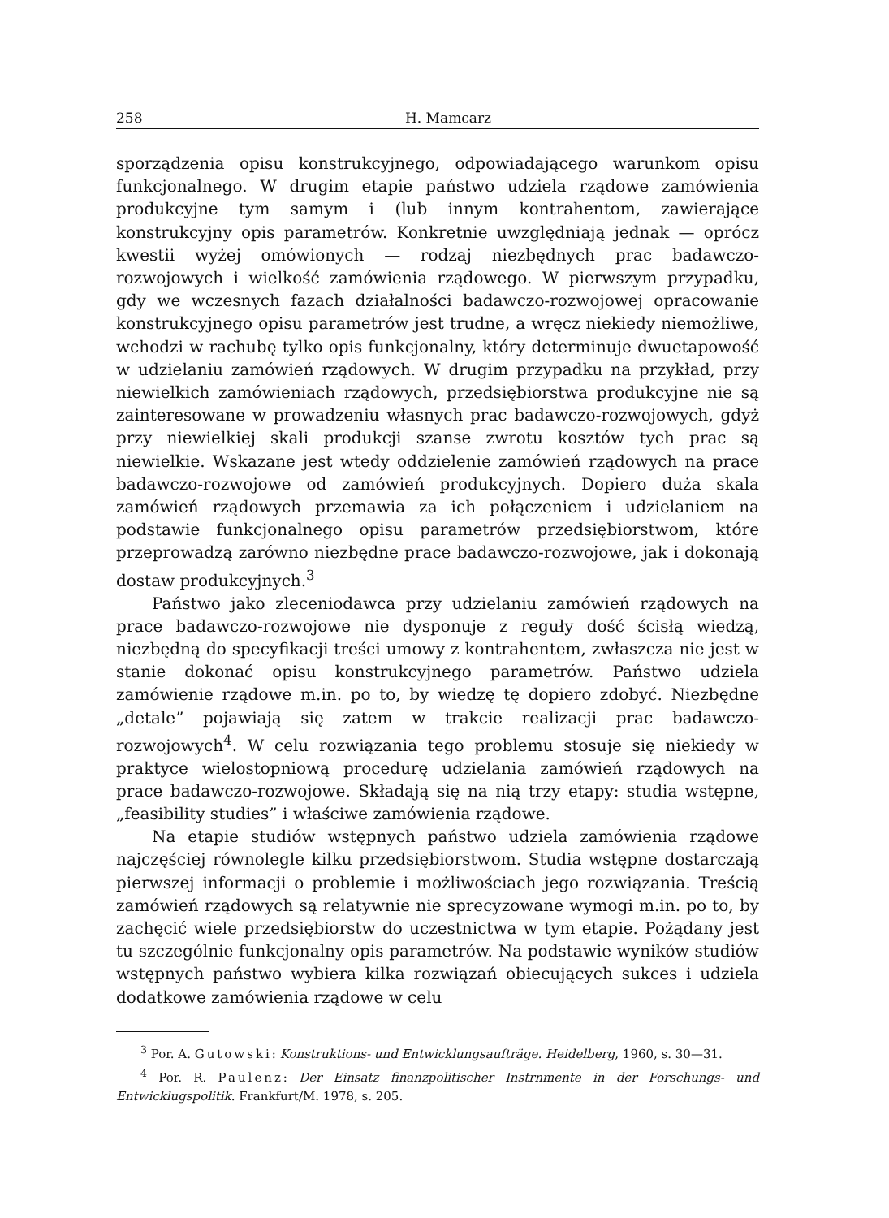258 H. Mamcarz
sporządzenia opisu konstrukcyjnego, odpowiadającego warunkom opisu funkcjonalnego. W drugim etapie państwo udziela rządowe zamówienia produkcyjne tym samym i (lub innym kontrahentom, zawierające konstrukcyjny opis parametrów. Konkretnie uwzględniają jednak — oprócz kwestii wyżej omówionych — rodzaj niezbędnych prac badawczo-rozwojowych i wielkość zamówienia rządowego. W pierwszym przypadku, gdy we wczesnych fazach działalności badawczo-rozwojowej opracowanie konstrukcyjnego opisu parametrów jest trudne, a wręcz niekiedy niemożliwe, wchodzi w rachubę tylko opis funkcjonalny, który determinuje dwuetapowość w udzielaniu zamówień rządowych. W drugim przypadku na przykład, przy niewielkich zamówieniach rządowych, przedsiębiorstwa produkcyjne nie są zainteresowane w prowadzeniu własnych prac badawczo-rozwojowych, gdyż przy niewielkiej skali produkcji szanse zwrotu kosztów tych prac są niewielkie. Wskazane jest wtedy oddzielenie zamówień rządowych na prace badawczo-rozwojowe od zamówień produkcyjnych. Dopiero duża skala zamówień rządowych przemawia za ich połączeniem i udzielaniem na podstawie funkcjonalnego opisu parametrów przedsiębiorstwom, które przeprowadzą zarówno niezbędne prace badawczo-rozwojowe, jak i dokonają dostaw produkcyjnych.<sup>3</sup>
Państwo jako zleceniodawca przy udzielaniu zamówień rządowych na prace badawczo-rozwojowe nie dysponuje z reguły dość ścisłą wiedzą, niezbędną do specyfikacji treści umowy z kontrahentem, zwłaszcza nie jest w stanie dokonać opisu konstrukcyjnego parametrów. Państwo udziela zamówienie rządowe m.in. po to, by wiedzę tę dopiero zdobyć. Niezbędne „detale” pojawiają się zatem w trakcie realizacji prac badawczo-rozwojowych<sup>4</sup>. W celu rozwiązania tego problemu stosuje się niekiedy w praktyce wielostopniową procedurę udzielania zamówień rządowych na prace badawczo-rozwojowe. Składają się na nią trzy etapy: studia wstępne, „feasibility studies” i właściwe zamówienia rządowe.
Na etapie studiów wstępnych państwo udziela zamówienia rządowe najczęściej równolegle kilku przedsiębiorstwom. Studia wstępne dostarczają pierwszej informacji o problemie i możliwościach jego rozwiązania. Treścią zamówień rządowych są relatywnie nie sprecyzowane wymogi m.in. po to, by zachęcić wiele przedsiębiorstw do uczestnictwa w tym etapie. Pożądany jest tu szczególnie funkcjonalny opis parametrów. Na podstawie wyników studiów wstępnych państwo wybiera kilka rozwiązań obiecujących sukces i udziela dodatkowe zamówienia rządowe w celu
<sup>3</sup> Por. A. Gutowski: Konstruktions- und Entwicklungsaufträge. Heidelberg, 1960, s. 30—31.
<sup>4</sup> Por. R. Paulenz: Der Einsatz finanzpolitischer Instrnmente in der Forschungs- und Entwicklugspolitik. Frankfurt/M. 1978, s. 205.